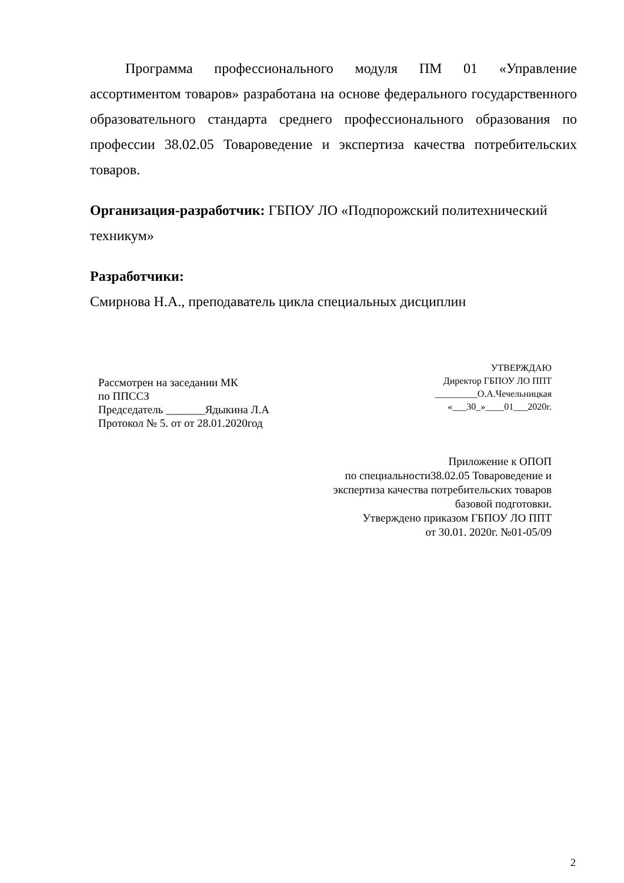Программа профессионального модуля ПМ 01 «Управление ассортиментом товаров» разработана на основе федерального государственного образовательного стандарта среднего профессионального образования по профессии 38.02.05 Товароведение и экспертиза качества потребительских товаров.
Организация-разработчик: ГБПОУ ЛО «Подпорожский политехнический техникум»
Разработчики:
Смирнова Н.А., преподаватель цикла специальных дисциплин
Рассмотрен на заседании МК
по ППССЗ
Председатель _______Ядыкина Л.А
Протокол № 5. от от 28.01.2020год
УТВЕРЖДАЮ
Директор ГБПОУ ЛО ППТ
_________О.А.Чечельницкая
«___30_»____01___2020г.
Приложение к ОПОП
по специальности38.02.05 Товароведение и
экспертиза качества потребительских товаров
базовой подготовки.
Утверждено приказом ГБПОУ ЛО ППТ
от 30.01. 2020г. №01-05/09
2